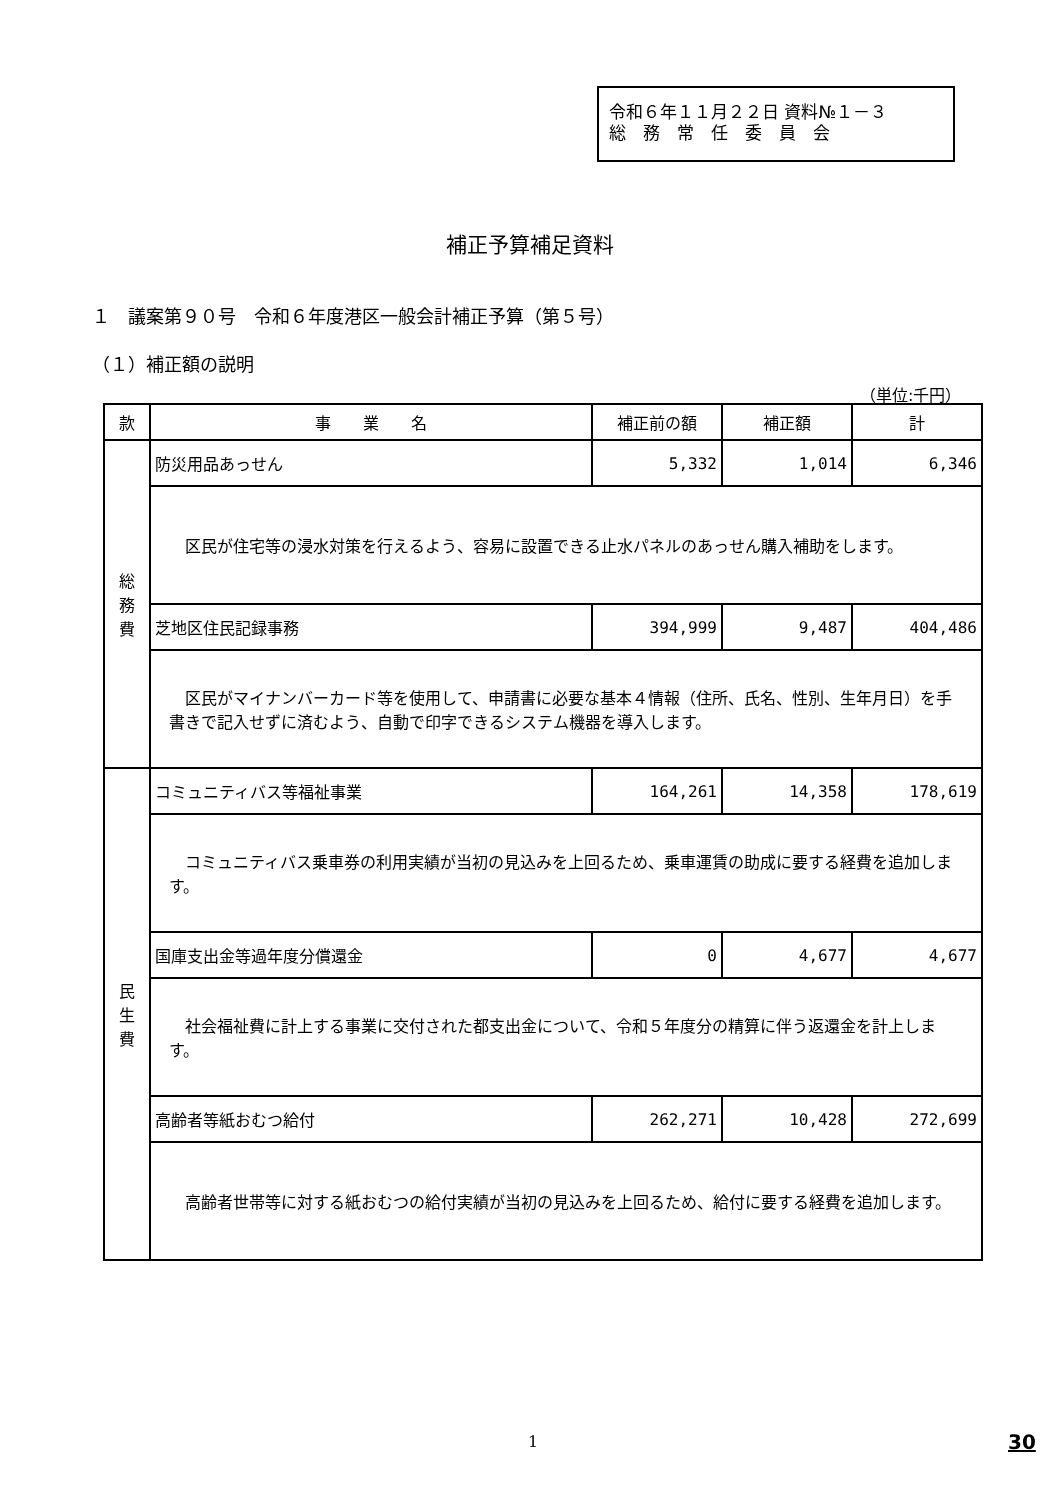令和６年１１月２２日 資料№１－３
総　務　常　任　委　員　会
補正予算補足資料
１　議案第９０号　令和６年度港区一般会計補正予算（第５号）
（１）補正額の説明
（単位:千円）
| 款 | 事 業 名 | 補正前の額 | 補正額 | 計 |
| --- | --- | --- | --- | --- |
| 総 務 費 | 防災用品あっせん | 5,332 | 1,014 | 6,346 |
| | 区民が住宅等の浸水対策を行えるよう、容易に設置できる止水パネルのあっせん購入補助をします。 | | | |
| | 芝地区住民記録事務 | 394,999 | 9,487 | 404,486 |
| | 区民がマイナンバーカード等を使用して、申請書に必要な基本４情報（住所、氏名、性別、生年月日）を手書きで記入せずに済むよう、自動で印字できるシステム機器を導入します。 | | | |
| 民 生 費 | コミュニティバス等福祉事業 | 164,261 | 14,358 | 178,619 |
| | コミュニティバス乗車券の利用実績が当初の見込みを上回るため、乗車運賃の助成に要する経費を追加します。 | | | |
| | 国庫支出金等過年度分償還金 | 0 | 4,677 | 4,677 |
| | 社会福祉費に計上する事業に交付された都支出金について、令和５年度分の精算に伴う返還金を計上します。 | | | |
| | 高齢者等紙おむつ給付 | 262,271 | 10,428 | 272,699 |
| | 高齢者世帯等に対する紙おむつの給付実績が当初の見込みを上回るため、給付に要する経費を追加します。 | | | |
1 30